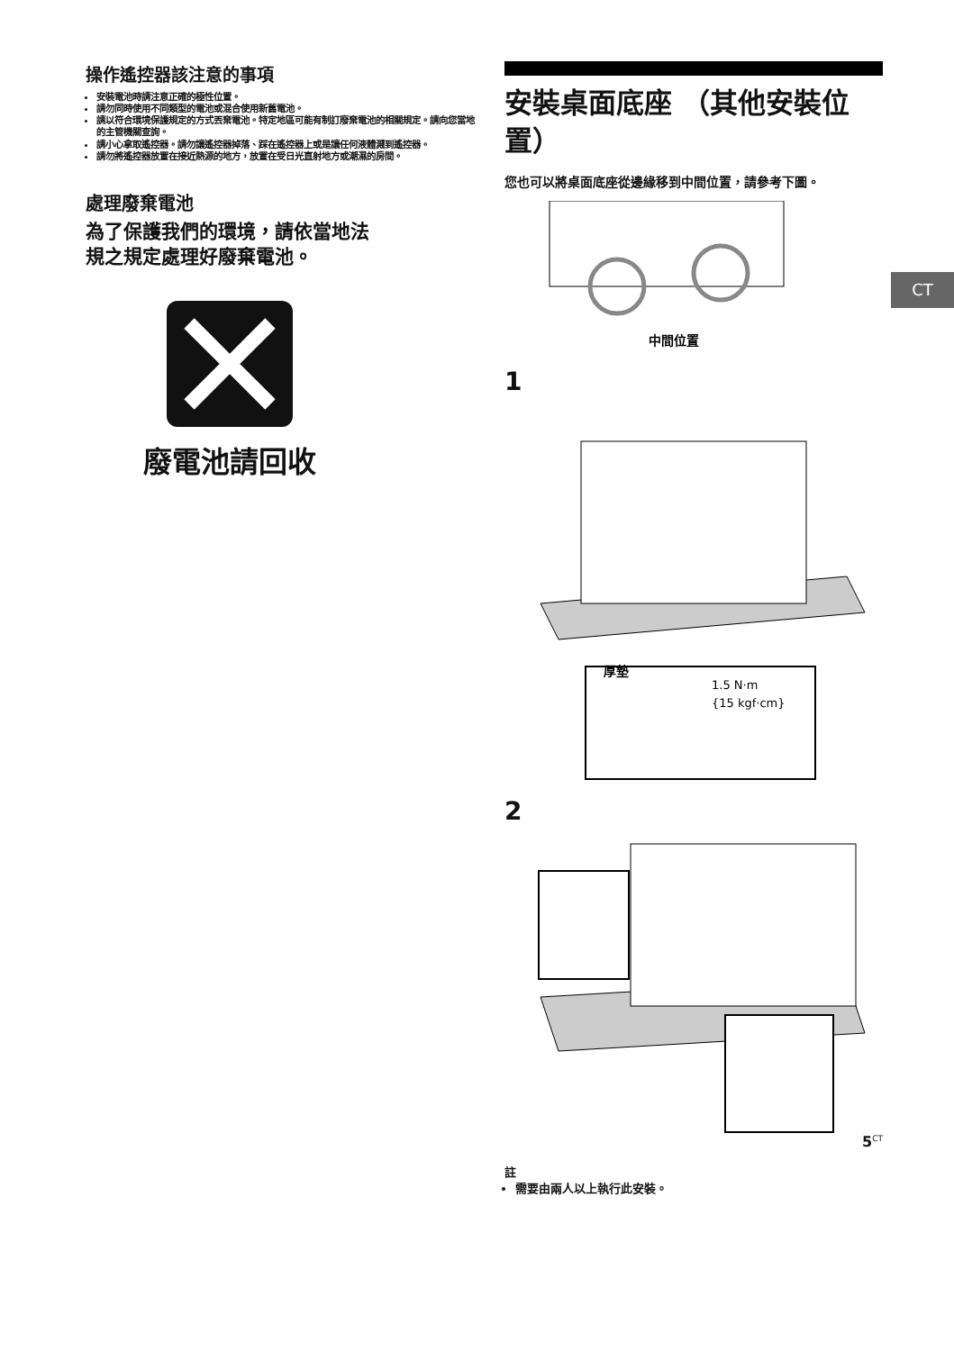操作遙控器該注意的事項
安裝電池時請注意正確的極性位置。
請勿同時使用不同類型的電池或混合使用新舊電池。
請以符合環境保護規定的方式丟棄電池。特定地區可能有制訂廢棄電池的相關規定。請向您當地的主管機關查詢。
請小心拿取遙控器。請勿讓遙控器掉落、踩在遙控器上或是讓任何液體濺到遙控器。
請勿將遙控器放置在接近熱源的地方，放置在受日光直射地方或潮濕的房間。
處理廢棄電池
為了保護我們的環境，請依當地法規之規定處理好廢棄電池。
廢電池請回收
安裝桌面底座 （其他安裝位置）
您也可以將桌面底座從邊緣移到中間位置，請參考下圖。
中間位置
1
厚墊
1.5 N·m
{15 kgf·cm}
2
註
需要由兩人以上執行此安裝。
CT
5<sup>CT</sup>